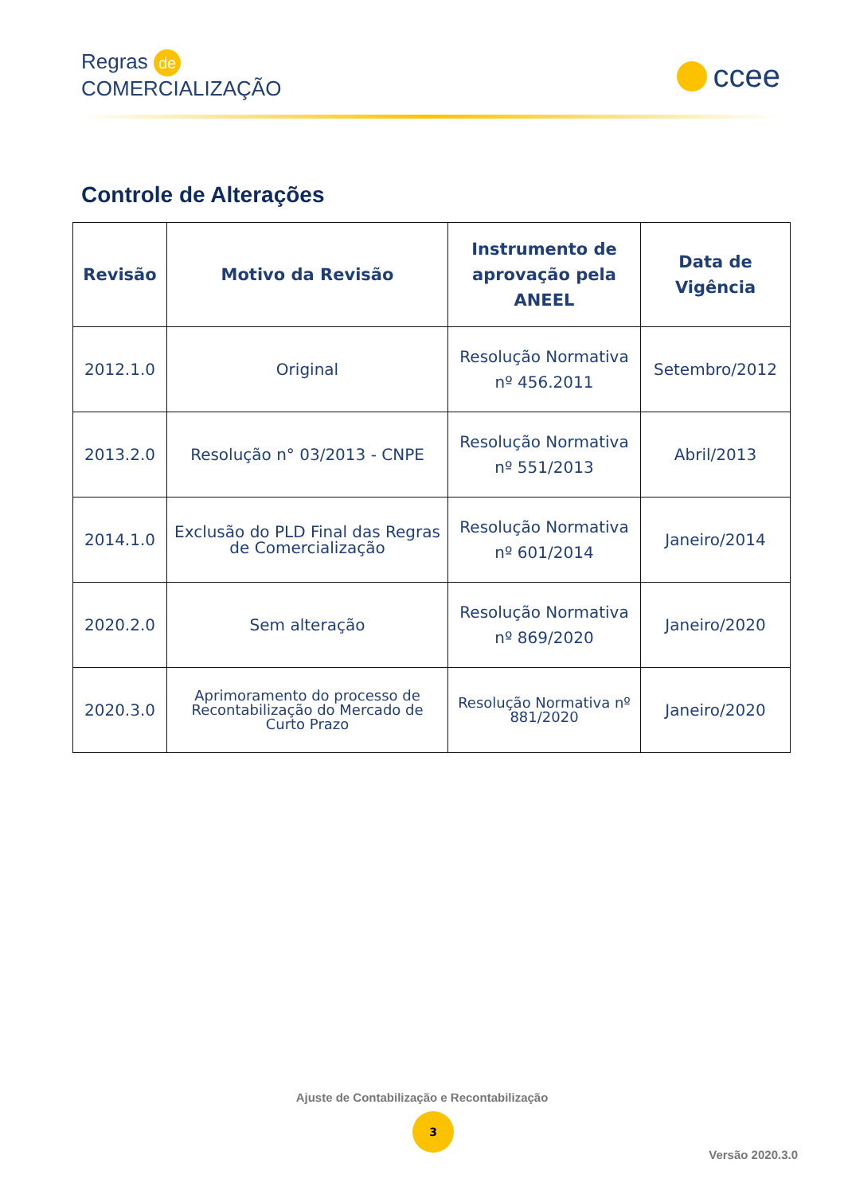Regras de
COMERCIALIZAÇÃO
ccee
Controle de Alterações
| Revisão | Motivo da Revisão | Instrumento de aprovação pela ANEEL | Data de Vigência |
| --- | --- | --- | --- |
| 2012.1.0 | Original | Resolução Normativa nº 456.2011 | Setembro/2012 |
| 2013.2.0 | Resolução n° 03/2013 - CNPE | Resolução Normativa nº 551/2013 | Abril/2013 |
| 2014.1.0 | Exclusão do PLD Final das Regras de Comercialização | Resolução Normativa nº 601/2014 | Janeiro/2014 |
| 2020.2.0 | Sem alteração | Resolução Normativa nº 869/2020 | Janeiro/2020 |
| 2020.3.0 | Aprimoramento do processo de Recontabilização do Mercado de Curto Prazo | Resolução Normativa nº 881/2020 | Janeiro/2020 |
Ajuste de Contabilização e Recontabilização
3
Versão 2020.3.0